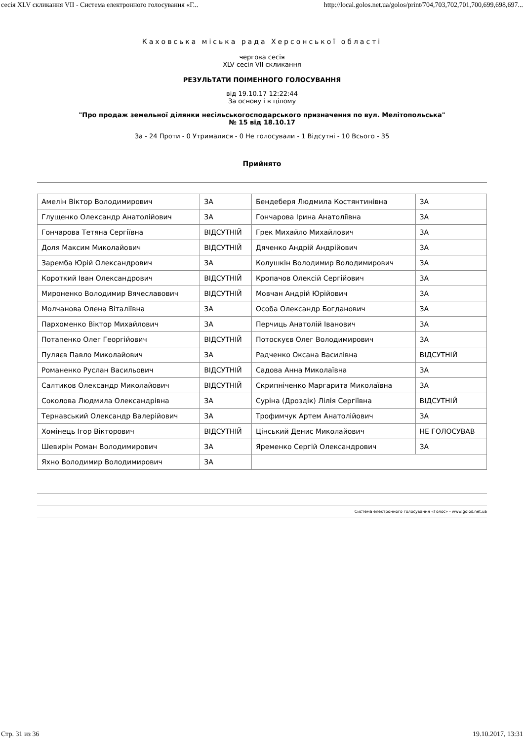сесія XLV скликання VII - Система електронного голосування «Г... http://local.golos.net.ua/golos/print/704,703,702,701,700,699,698,697...
Каховська міська рада Херсонської області
чергова сесія
XLV сесія VII скликання
РЕЗУЛЬТАТИ ПОІМЕННОГО ГОЛОСУВАННЯ
від 19.10.17 12:22:44
За основу і в цілому
"Про продаж земельної ділянки несільськогосподарського призначення по вул. Мелітопольська"
№ 15 від 18.10.17
За - 24 Проти - 0 Утрималися - 0 Не голосували - 1 Відсутні - 10 Всього - 35
Прийнято
| Амелін Віктор Володимирович | ЗА | Бендеберя Людмила Костянтинівна | ЗА |
| Глущенко Олександр Анатолійович | ЗА | Гончарова Ірина Анатоліївна | ЗА |
| Гончарова Тетяна Сергіївна | ВІДСУТНІЙ | Грек Михайло Михайлович | ЗА |
| Доля Максим Миколайович | ВІДСУТНІЙ | Дяченко Андрій Андрійович | ЗА |
| Заремба Юрій Олександрович | ЗА | Колушкін Володимир Володимирович | ЗА |
| Короткий Іван Олександрович | ВІДСУТНІЙ | Кропачов Олексій Сергійович | ЗА |
| Мироненко Володимир Вячеславович | ВІДСУТНІЙ | Мовчан Андрій Юрійович | ЗА |
| Молчанова Олена Віталіївна | ЗА | Особа Олександр Богданович | ЗА |
| Пархоменко Віктор Михайлович | ЗА | Перчиць Анатолій Іванович | ЗА |
| Потапенко Олег Георгійович | ВІДСУТНІЙ | Потоскуєв Олег Володимирович | ЗА |
| Пуляєв Павло Миколайович | ЗА | Радченко Оксана Василівна | ВІДСУТНІЙ |
| Романенко Руслан Васильович | ВІДСУТНІЙ | Садова Анна Миколаївна | ЗА |
| Салтиков Олександр Миколайович | ВІДСУТНІЙ | Скрипніченко Маргарита Миколаївна | ЗА |
| Соколова Людмила Олександрівна | ЗА | Суріна (Дроздік) Лілія Сергіївна | ВІДСУТНІЙ |
| Тернавський Олександр Валерійович | ЗА | Трофимчук Артем Анатолійович | ЗА |
| Хомінець Ігор Вікторович | ВІДСУТНІЙ | Цінський Денис Миколайович | НЕ ГОЛОСУВАВ |
| Шевирін Роман Володимирович | ЗА | Яременко Сергій Олександрович | ЗА |
| Яхно Володимир Володимирович | ЗА | | |
Система електронного голосування «Голос» - www.golos.net.ua
Стр. 31 из 36 19.10.2017, 13:31